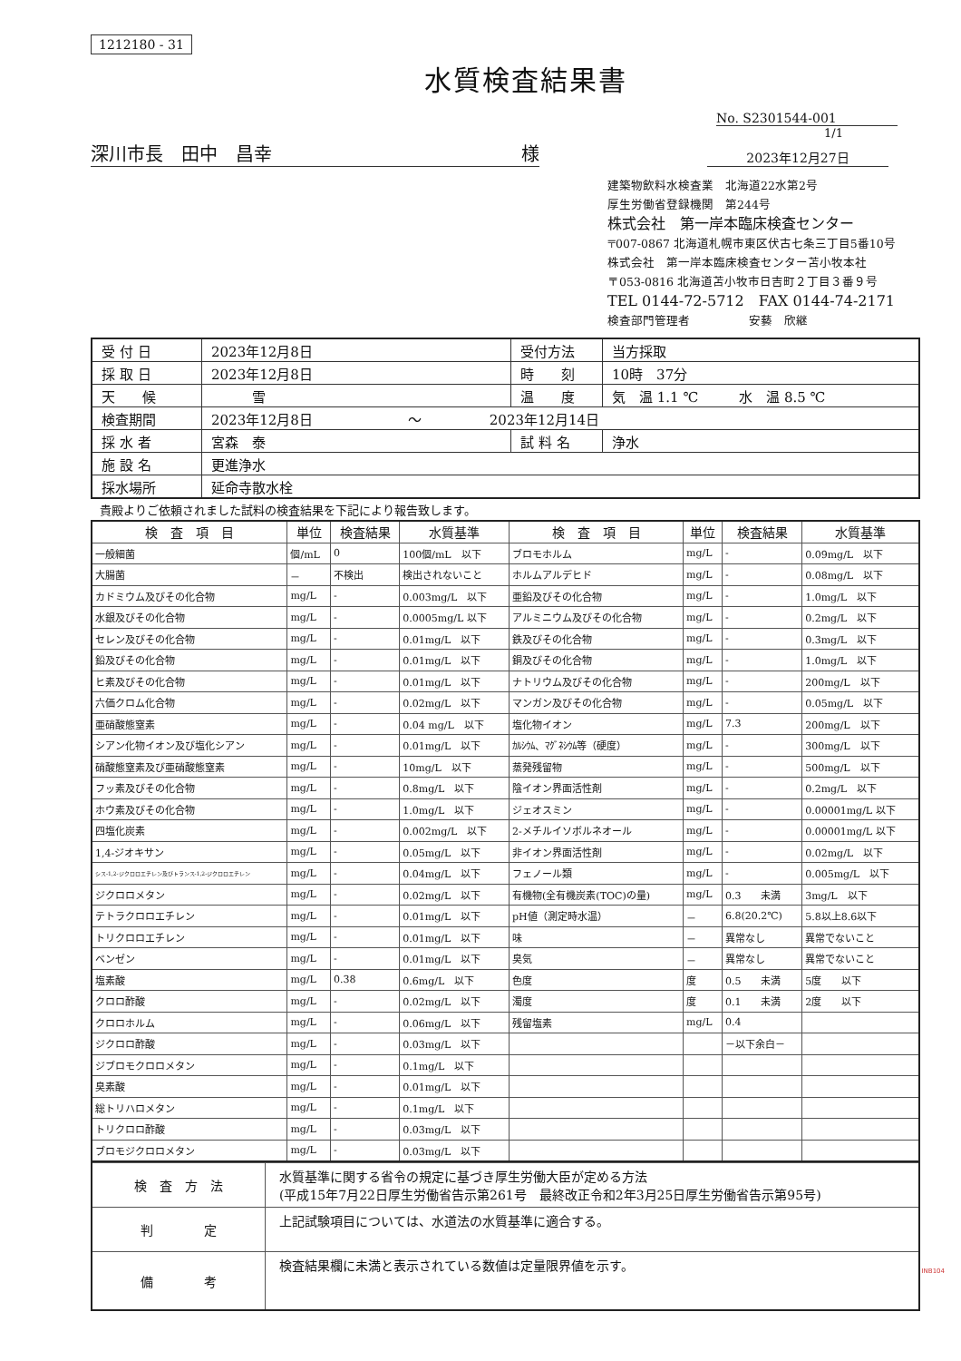1212180 - 31
水質検査結果書
No. S2301544-001
1/1
深川市長　田中　昌幸 様
2023年12月27日
建築物飲料水検査業　北海道22水第2号
厚生労働省登録機関　第244号
株式会社　第一岸本臨床検査センター
〒007-0867 北海道札幌市東区伏古七条三丁目5番10号
株式会社　第一岸本臨床検査センター苫小牧本社
〒053-0816 北海道苫小牧市日吉町２丁目３番９号
TEL 0144-72-5712　FAX 0144-74-2171
検査部門管理者　　　　　安藝　欣継
| 受 付 日 | 2023年12月8日 | 受付方法 | 当方採取 |
| 採 取 日 | 2023年12月8日 | 時 刻 | 10時 37分 |
| 天 候 | 雪 | 温 度 | 気 温 1.1 ℃ 水 温 8.5 ℃ |
| 検査期間 | 2023年12月8日 ～ 2023年12月14日 | | |
| 採 水 者 | 宮森 泰 | 試 料 名 | 浄水 |
| 施 設 名 | 更進浄水 | | |
| 採水場所 | 延命寺散水栓 | | |
貴殿よりご依頼されました試料の検査結果を下記により報告致します。
| 検 査 項 目 | 単位 | 検査結果 | 水質基準 | 検 査 項 目 | 単位 | 検査結果 | 水質基準 |
| --- | --- | --- | --- | --- | --- | --- | --- |
| 一般細菌 | 個/mL | 0 | 100個/mL 以下 | ブロモホルム | mg/L | - | 0.09mg/L 以下 |
| 大腸菌 | － | 不検出 | 検出されないこと | ホルムアルデヒド | mg/L | - | 0.08mg/L 以下 |
| カドミウム及びその化合物 | mg/L | - | 0.003mg/L 以下 | 亜鉛及びその化合物 | mg/L | - | 1.0mg/L 以下 |
| 水銀及びその化合物 | mg/L | - | 0.0005mg/L 以下 | アルミニウム及びその化合物 | mg/L | - | 0.2mg/L 以下 |
| セレン及びその化合物 | mg/L | - | 0.01mg/L 以下 | 鉄及びその化合物 | mg/L | - | 0.3mg/L 以下 |
| 鉛及びその化合物 | mg/L | - | 0.01mg/L 以下 | 銅及びその化合物 | mg/L | - | 1.0mg/L 以下 |
| ヒ素及びその化合物 | mg/L | - | 0.01mg/L 以下 | ナトリウム及びその化合物 | mg/L | - | 200mg/L 以下 |
| 六価クロム化合物 | mg/L | - | 0.02mg/L 以下 | マンガン及びその化合物 | mg/L | - | 0.05mg/L 以下 |
| 亜硝酸態窒素 | mg/L | - | 0.04 mg/L 以下 | 塩化物イオン | mg/L | 7.3 | 200mg/L 以下 |
| シアン化物イオン及び塩化シアン | mg/L | - | 0.01mg/L 以下 | ｶﾙｼｳﾑ、ﾏｸﾞﾈｼｳﾑ等（硬度） | mg/L | - | 300mg/L 以下 |
| 硝酸態窒素及び亜硝酸態窒素 | mg/L | - | 10mg/L 以下 | 蒸発残留物 | mg/L | - | 500mg/L 以下 |
| フッ素及びその化合物 | mg/L | - | 0.8mg/L 以下 | 陰イオン界面活性剤 | mg/L | - | 0.2mg/L 以下 |
| ホウ素及びその化合物 | mg/L | - | 1.0mg/L 以下 | ジェオスミン | mg/L | - | 0.00001mg/L 以下 |
| 四塩化炭素 | mg/L | - | 0.002mg/L 以下 | 2-メチルイソボルネオール | mg/L | - | 0.00001mg/L 以下 |
| 1,4-ジオキサン | mg/L | - | 0.05mg/L 以下 | 非イオン界面活性剤 | mg/L | - | 0.02mg/L 以下 |
| シス-1,2-ジクロロエチレン及びトランス-1,2-ジクロロエチレン | mg/L | - | 0.04mg/L 以下 | フェノール類 | mg/L | - | 0.005mg/L 以下 |
| ジクロロメタン | mg/L | - | 0.02mg/L 以下 | 有機物(全有機炭素(TOC)の量) | mg/L | 0.3 未満 | 3mg/L 以下 |
| テトラクロロエチレン | mg/L | - | 0.01mg/L 以下 | pH値（測定時水温） | － | 6.8(20.2℃) | 5.8以上8.6以下 |
| トリクロロエチレン | mg/L | - | 0.01mg/L 以下 | 味 | － | 異常なし | 異常でないこと |
| ベンゼン | mg/L | - | 0.01mg/L 以下 | 臭気 | － | 異常なし | 異常でないこと |
| 塩素酸 | mg/L | 0.38 | 0.6mg/L 以下 | 色度 | 度 | 0.5 未満 | 5度 以下 |
| クロロ酢酸 | mg/L | - | 0.02mg/L 以下 | 濁度 | 度 | 0.1 未満 | 2度 以下 |
| クロロホルム | mg/L | - | 0.06mg/L 以下 | 残留塩素 | mg/L | 0.4 | |
| ジクロロ酢酸 | mg/L | - | 0.03mg/L 以下 | | | －以下余白－ | |
| ジブロモクロロメタン | mg/L | - | 0.1mg/L 以下 | | | | |
| 臭素酸 | mg/L | - | 0.01mg/L 以下 | | | | |
| 総トリハロメタン | mg/L | - | 0.1mg/L 以下 | | | | |
| トリクロロ酢酸 | mg/L | - | 0.03mg/L 以下 | | | | |
| ブロモジクロロメタン | mg/L | - | 0.03mg/L 以下 | | | | |
| 検 査 方 法 | 水質基準に関する省令の規定に基づき厚生労働大臣が定める方法 (平成15年7月22日厚生労働省告示第261号 最終改正令和2年3月25日厚生労働省告示第95号) |
| 判 定 | 上記試験項目については、水道法の水質基準に適合する。 |
| 備 考 | 検査結果欄に未満と表示されている数値は定量限界値を示す。 |
INB104